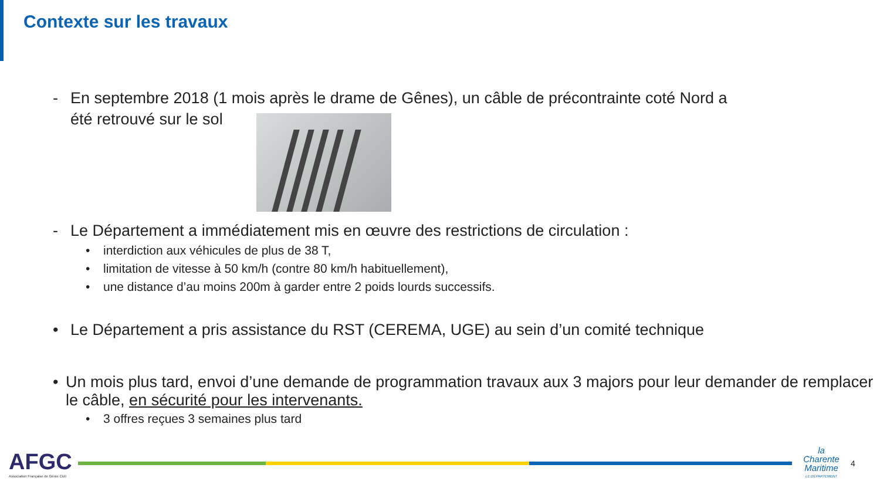Contexte sur les travaux
- En septembre 2018 (1 mois après le drame de Gênes), un câble de précontrainte coté Nord a
été retrouvé sur le sol
- Le Département a immédiatement mis en œuvre des restrictions de circulation :
• interdiction aux véhicules de plus de 38 T,
• limitation de vitesse à 50 km/h (contre 80 km/h habituellement),
• une distance d’au moins 200m à garder entre 2 poids lourds successifs.
• Le Département a pris assistance du RST (CEREMA, UGE) au sein d’un comité technique
• Un mois plus tard, envoi d’une demande de programmation travaux aux 3 majors pour leur demander de remplacer le câble, en sécurité pour les intervenants.
• 3 offres reçues 3 semaines plus tard
AFGC
Association Française de Génie Civil
la
Charente
Maritime
LE DÉPARTEMENT
4